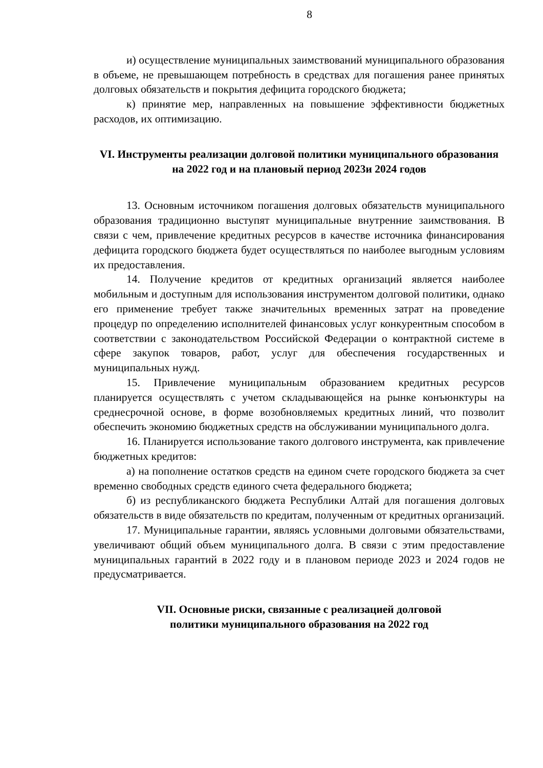8
и) осуществление муниципальных заимствований муниципального образования в объеме, не превышающем потребность в средствах для погашения ранее принятых долговых обязательств и покрытия дефицита городского бюджета;
к) принятие мер, направленных на повышение эффективности бюджетных расходов, их оптимизацию.
VI. Инструменты реализации долговой политики муниципального образования на 2022 год и на плановый период 2023и 2024 годов
13. Основным источником погашения долговых обязательств муниципального образования традиционно выступят муниципальные внутренние заимствования. В связи с чем, привлечение кредитных ресурсов в качестве источника финансирования дефицита городского бюджета будет осуществляться по наиболее выгодным условиям их предоставления.
14. Получение кредитов от кредитных организаций является наиболее мобильным и доступным для использования инструментом долговой политики, однако его применение требует также значительных временных затрат на проведение процедур по определению исполнителей финансовых услуг конкурентным способом в соответствии с законодательством Российской Федерации о контрактной системе в сфере закупок товаров, работ, услуг для обеспечения государственных и муниципальных нужд.
15. Привлечение муниципальным образованием кредитных ресурсов планируется осуществлять с учетом складывающейся на рынке конъюнктуры на среднесрочной основе, в форме возобновляемых кредитных линий, что позволит обеспечить экономию бюджетных средств на обслуживании муниципального долга.
16. Планируется использование такого долгового инструмента, как привлечение бюджетных кредитов:
а) на пополнение остатков средств на едином счете городского бюджета за счет временно свободных средств единого счета федерального бюджета;
б) из республиканского бюджета Республики Алтай для погашения долговых обязательств в виде обязательств по кредитам, полученным от кредитных организаций.
17. Муниципальные гарантии, являясь условными долговыми обязательствами, увеличивают общий объем муниципального долга. В связи с этим предоставление муниципальных гарантий в 2022 году и в плановом периоде 2023 и 2024 годов не предусматривается.
VII. Основные риски, связанные с реализацией долговой
политики муниципального образования на 2022 год